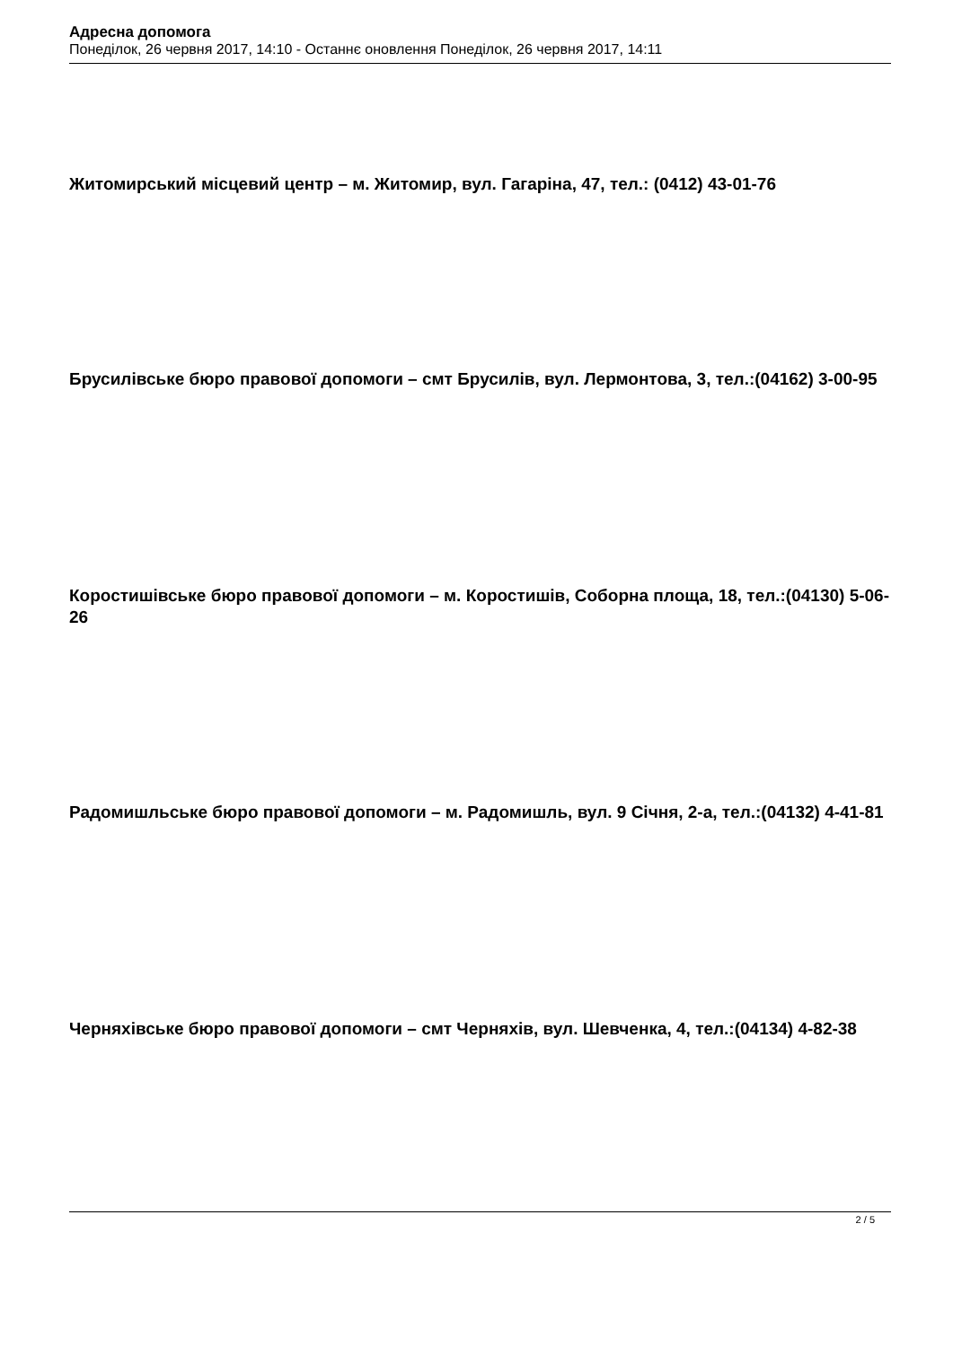Адресна допомога
Понеділок, 26 червня 2017, 14:10 - Останнє оновлення Понеділок, 26 червня 2017, 14:11
Житомирський місцевий центр – м. Житомир, вул. Гагаріна, 47, тел.: (0412) 43-01-76
Брусилівське бюро правової допомоги – смт Брусилів, вул. Лермонтова, 3, тел.:(04162) 3-00-95
Коростишівське бюро правової допомоги – м. Коростишів, Соборна площа, 18, тел.:(04130) 5-06-26
Радомишльське бюро правової допомоги – м. Радомишль, вул. 9 Січня, 2-а, тел.:(04132) 4-41-81
Черняхівське бюро правової допомоги – смт Черняхів, вул. Шевченка, 4, тел.:(04134) 4-82-38
2 / 5